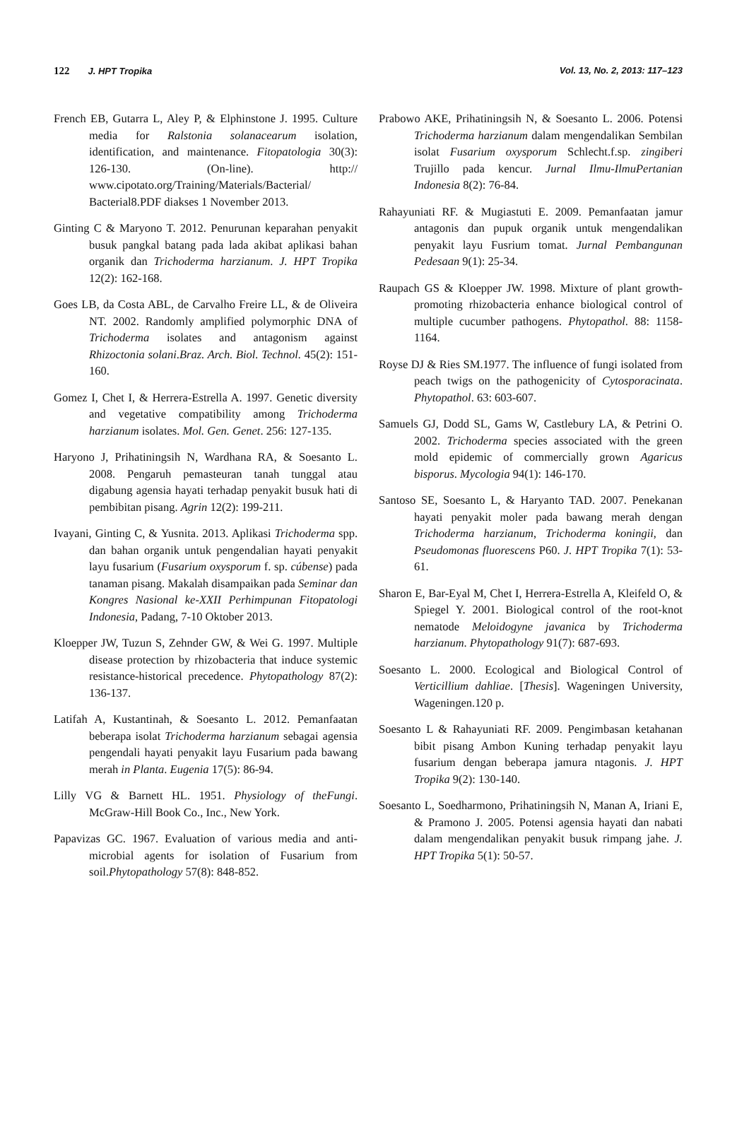122 J. HPT Tropika Vol. 13, No. 2, 2013: 117–123
French EB, Gutarra L, Aley P, & Elphinstone J. 1995. Culture media for Ralstonia solanacearum isolation, identification, and maintenance. Fitopatologia 30(3): 126-130. (On-line). http:// www.cipotato.org/Training/Materials/Bacterial/ Bacterial8.PDF diakses 1 November 2013.
Ginting C & Maryono T. 2012. Penurunan keparahan penyakit busuk pangkal batang pada lada akibat aplikasi bahan organik dan Trichoderma harzianum. J. HPT Tropika 12(2): 162-168.
Goes LB, da Costa ABL, de Carvalho Freire LL, & de Oliveira NT. 2002. Randomly amplified polymorphic DNA of Trichoderma isolates and antagonism against Rhizoctonia solani.Braz. Arch. Biol. Technol. 45(2): 151-160.
Gomez I, Chet I, & Herrera-Estrella A. 1997. Genetic diversity and vegetative compatibility among Trichoderma harzianum isolates. Mol. Gen. Genet. 256: 127-135.
Haryono J, Prihatiningsih N, Wardhana RA, & Soesanto L. 2008. Pengaruh pemasteuran tanah tunggal atau digabung agensia hayati terhadap penyakit busuk hati di pembibitan pisang. Agrin 12(2): 199-211.
Ivayani, Ginting C, & Yusnita. 2013. Aplikasi Trichoderma spp. dan bahan organik untuk pengendalian hayati penyakit layu fusarium (Fusarium oxysporum f. sp. cúbense) pada tanaman pisang. Makalah disampaikan pada Seminar dan Kongres Nasional ke-XXII Perhimpunan Fitopatologi Indonesia, Padang, 7-10 Oktober 2013.
Kloepper JW, Tuzun S, Zehnder GW, & Wei G. 1997. Multiple disease protection by rhizobacteria that induce systemic resistance-historical precedence. Phytopathology 87(2): 136-137.
Latifah A, Kustantinah, & Soesanto L. 2012. Pemanfaatan beberapa isolat Trichoderma harzianum sebagai agensia pengendali hayati penyakit layu Fusarium pada bawang merah in Planta. Eugenia 17(5): 86-94.
Lilly VG & Barnett HL. 1951. Physiology of theFungi. McGraw-Hill Book Co., Inc., New York.
Papavizas GC. 1967. Evaluation of various media and anti-microbial agents for isolation of Fusarium from soil.Phytopathology 57(8): 848-852.
Prabowo AKE, Prihatiningsih N, & Soesanto L. 2006. Potensi Trichoderma harzianum dalam mengendalikan Sembilan isolat Fusarium oxysporum Schlecht.f.sp. zingiberi Trujillo pada kencur. Jurnal Ilmu-IlmuPertanian Indonesia 8(2): 76-84.
Rahayuniati RF. & Mugiastuti E. 2009. Pemanfaatan jamur antagonis dan pupuk organik untuk mengendalikan penyakit layu Fusrium tomat. Jurnal Pembangunan Pedesaan 9(1): 25-34.
Raupach GS & Kloepper JW. 1998. Mixture of plant growth-promoting rhizobacteria enhance biological control of multiple cucumber pathogens. Phytopathol. 88: 1158-1164.
Royse DJ & Ries SM.1977. The influence of fungi isolated from peach twigs on the pathogenicity of Cytosporacinata. Phytopathol. 63: 603-607.
Samuels GJ, Dodd SL, Gams W, Castlebury LA, & Petrini O. 2002. Trichoderma species associated with the green mold epidemic of commercially grown Agaricus bisporus. Mycologia 94(1): 146-170.
Santoso SE, Soesanto L, & Haryanto TAD. 2007. Penekanan hayati penyakit moler pada bawang merah dengan Trichoderma harzianum, Trichoderma koningii, dan Pseudomonas fluorescens P60. J. HPT Tropika 7(1): 53-61.
Sharon E, Bar-Eyal M, Chet I, Herrera-Estrella A, Kleifeld O, & Spiegel Y. 2001. Biological control of the root-knot nematode Meloidogyne javanica by Trichoderma harzianum. Phytopathology 91(7): 687-693.
Soesanto L. 2000. Ecological and Biological Control of Verticillium dahliae. [Thesis]. Wageningen University, Wageningen.120 p.
Soesanto L & Rahayuniati RF. 2009. Pengimbasan ketahanan bibit pisang Ambon Kuning terhadap penyakit layu fusarium dengan beberapa jamura ntagonis. J. HPT Tropika 9(2): 130-140.
Soesanto L, Soedharmono, Prihatiningsih N, Manan A, Iriani E, & Pramono J. 2005. Potensi agensia hayati dan nabati dalam mengendalikan penyakit busuk rimpang jahe. J. HPT Tropika 5(1): 50-57.